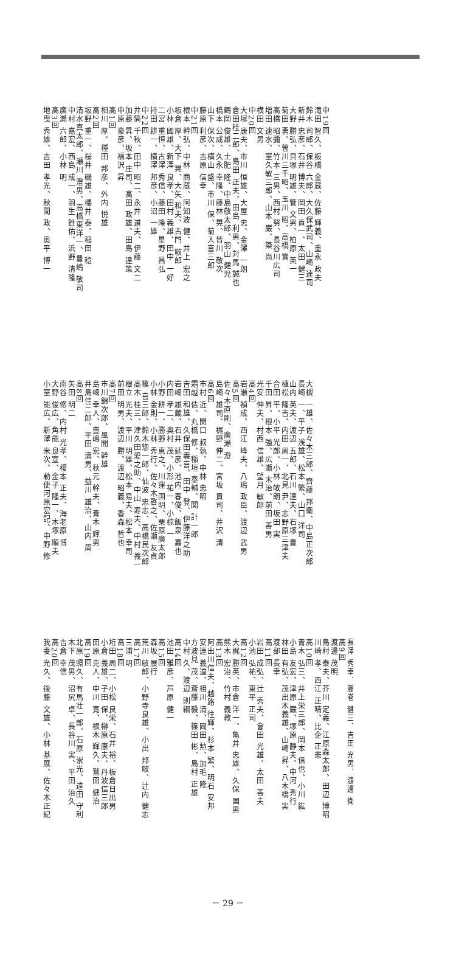中19回
滝田 智久、板橋 金蔵、佐藤 輝義、重永 政夫
鈴木 司郎、保谷 六郎、大久保武司、山崎 達司
新井 忠彦、石井 博夫、岡田 貢一、太田 健三
大野 勝弘、貝塚 明雄、管 文男、柏原 英一
菊田 勇、曽川三千昭、玉川 昭、高橋 實
高橋 昭彌、竹本 三男、西村 努、長谷川広司
増田 速水、室久敏三郎、山本 巌、簗 尚
横田 文男
中20回
大塚 康夫、市川 恒雄、大屋 忠、金澤 一朗
倉田桂二郎、島田 正夫、田島 利男、対馬 誠也
鶴岡 俊雄、土肥 隆、中島敬太郎、羽山 健児
橋本 公成、久永 幸隆、藤林 晃、皆川 敬次
山下 保次、横山 盛、市川 保、菊入喜三郎
藤原 利彦、吉原 信幸
中21回
根本 幹弘、中林 商蔵、阿知波 健、井上 宏之
板倉 厚、大下 晃、大矢 和夫、古門 敏郎
小林 國雄、新澤 良孝、田村 義雄、田中 一好
二宮 重恒、古澤 秀信、藤田 隆、星野 昌弘
持田 耕一、横澤 邦彦、小沼 一雄
中22回
井筒 千秋、田中 昭二、永井 道夫、伊藤 文二
加藤 昇、坂本 庄司、高田 政雄、田島 達策
中原 豪彦、福沢 昇
高1回
相川 厚、種田 邦彦、外内 悦雄
高2回
坂野 重一、桜井 磯雄、櫻井 泰、稲田 稔
清水真太郎、瀬川 澄男、高橋東洋一、豊嶋 敬司
中村 嘉宏、西島 成一、羽生 鉎佑、浜野 清隆
廣瀬 六郎、小林 明
高3回
地曳 秀雄、吉田 孝光、秋間 政、奥平 博一
大槻 一雄、佐々木三郎、齊藤 邦衛、中島正次郎
長崎 一、平子 浅雄、松本 繁、山口 洋司
山内 英夫、渡辺 五郎、石川 達夫、石塚 豊
植松 隆吉、内田 周一、北見 尹、志野原三津夫
合田 平、小平 光郎、小林 敏朗、坂田 実
千田 昇、根本 強、広瀬 末治、前田 善男
光安 伸夫、村西 信雄、望月 敏郎
高4回
岩瀬 禎成、西江 峰夫、八嶋 政臣、渡辺 武男
高5回
佐々木直剛、廣瀬 澄
島崎 雄司、梶野 伸二、宮坂 貢司、井沢 清
高6回
市村 近、関口 叔執、中林 忠昭
霜越 佶、丸橋 修、稲垣 泰輔、関 計一郎
吉田 和雄、久保田義喜、田中 登、伊藤洋之助
岩崎 雄蔵、石井 延彦、池内 春俊、飯泉 嘉也
内田 孝二、奥村 茂、小形 祐一、小椋 一
小野 耕一、勝野 恵之、川窪 国明、栗原廣太郎
小林 金則、小林 秀行、佐々木啓之、佐瀬 友貞
篠 喜三郎、鈴木惣一郎、仙波 忠志、高橋民次郎
高木 桂三、津久田愛之助、中山 寿夫、中村 義一
根立 光夫、平川 明雄、松本 易夫、松本 幸司
前田 明男、渡辺 勝、渡辺 昭義、香森 哲也
高7回
市川錦次郎、風間 幹雄
島崎 幸人、豊嶋 宏、秋元 幹夫、青木 輝男
井島佳二郎、平田 満男、益川 雄治、山内 周
高8回
矢田 明二
南谷 修、内村 光孝、榎本 正夫、海老原 博
大野 俊広、角能 良宣、金子 隆一、木塚 順夫
小室 能広、新澤 米次、勅使河原宏記、中野 修
長澤 秀幸、藤巻 健三、吉田 光男、渡邊 衛
高9回
渡邊 茂明
島村 泰夫、芥川 定義、江原森太郎、田辺 博昭
川崎 孝、西江 正晴、比企 正憲
高10回
青木 弘三、井上栄三郎、岡本 信也、小川 紘
小島 友宏、津原 巌、塚原 静夫、中河 秀行
林田 有弘、茂出木義雄、山崎 昇、八木橋 実
渡部 長幸
高11回
岩田 成弘、辻 秀夫、會田 光雄、太田 善夫
小池 弘祐、東平 正司
高12回
大梶 勝英、市倉 洋一、亀井 忠雄、久保 国男
熊木 宏治、竹村 義教
高13回
阿出川信夫、越路 往輝、杉本 繁、明石 安邦
安達 義道、相川 清、岡田 勲、加毛 隆
方波見 茂、斎藤 毅、篠田 彬、島村 正雄
中村 久、渡辺 則綱
高14回
池田 雅彦、芦原 健一
高15回
森坂 展行
荒川 敏郎、小野寺良雄、小出 邦敏、辻内 健志
高17回
三浦 明
高18回
垳田 周二、小松 良栄、石井 裕、板倉日出男
小倉 義雄、子田 保、榊原 康夫、丹波信三郎
田原 克人、中川 寛、根木 輝久、鷲田 健治
高19回
北原 照久、有馬壮一郎、石原 崇光、遠田 守利
木下 茂男、沼尻 卓、長谷川 実、平田 治久
吉倉 幸信
高20回
我妻 光久、後藤 文雄、小林 基展、佐々木正紀
－ 29 －